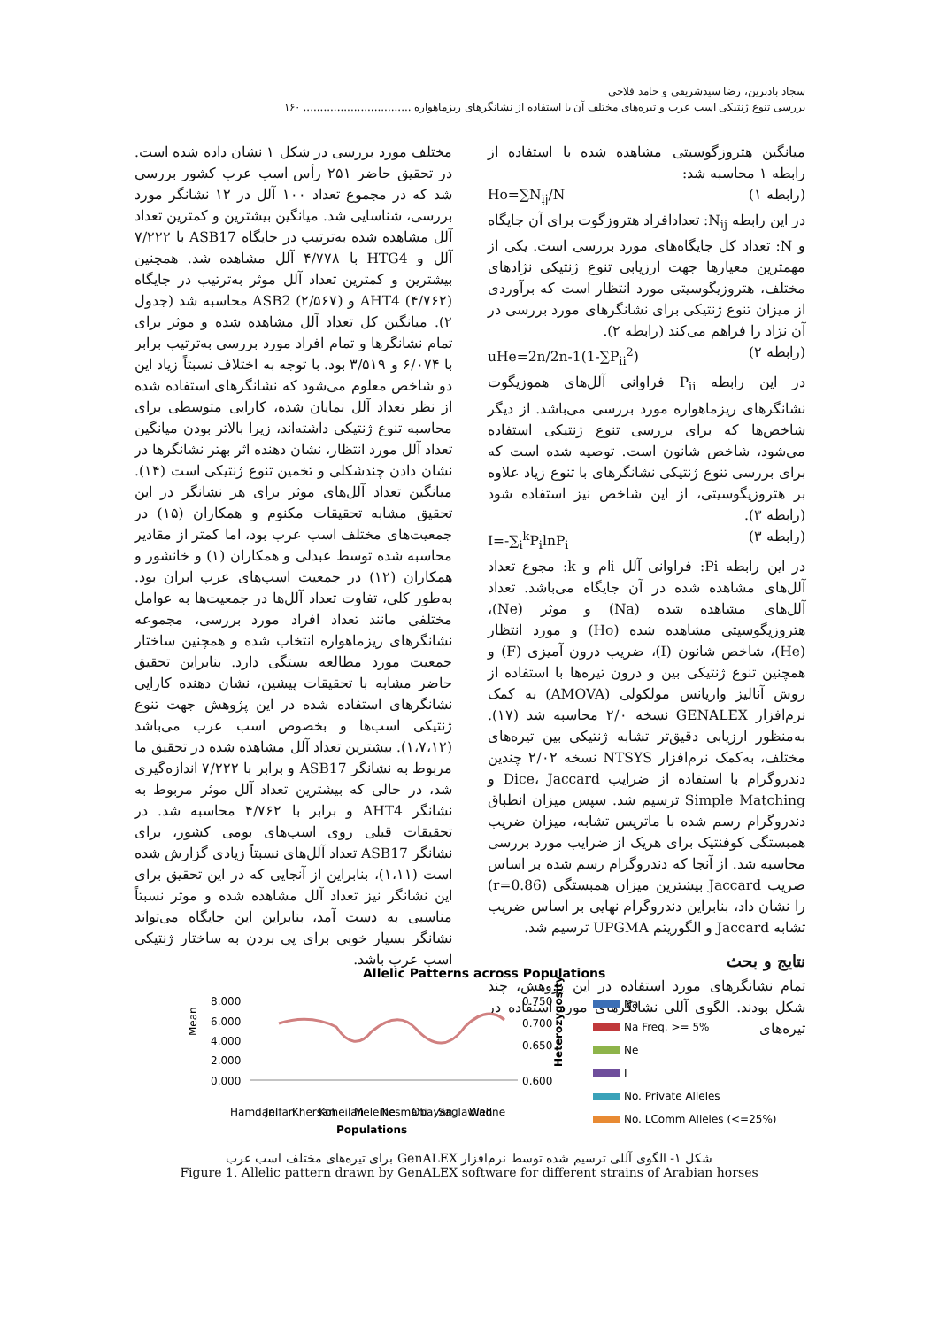سجاد بادبرین، رضا سیدشریفی و حامد فلاحی
بررسی تنوع ژنتیکی اسب عرب و تیره‌های مختلف آن با استفاده از نشانگرهای ریزماهواره ................................ ۱۶۰
میانگین هتروزگوسیتی مشاهده شده با استفاده از رابطه ۱ محاسبه شد:
(رابطه ۱) Ho=∑N<sub>ij</sub>/N
در این رابطه N<sub>ij</sub>: تعدادافراد هتروزگوت برای آن جایگاه و N: تعداد کل جایگاه‌های مورد بررسی است. یکی از مهمترین معیارها جهت ارزیابی تنوع ژنتیکی نژادهای مختلف، هتروزیگوسیتی مورد انتظار است که برآوردی از میزان تنوع ژنتیکی برای نشانگرهای مورد بررسی در آن نژاد را فراهم می‌کند (رابطه ۲).
(رابطه ۲) uHe=2n/2n-1(1-∑P<sub>ii</sub><sup>2</sup>)
در این رابطه P<sub>ii</sub> فراوانی آلل‌های هموزیگوت نشانگرهای ریزماهواره مورد بررسی می‌باشد. از دیگر شاخص‌ها که برای بررسی تنوع ژنتیکی استفاده می‌شود، شاخص شانون است. توصیه شده است که برای بررسی تنوع ژنتیکی نشانگرهای با تنوع زیاد علاوه بر هتروزیگوسیتی، از این شاخص نیز استفاده شود (رابطه ۳).
(رابطه ۳) I=-∑<sub>i</sub><sup>k</sup>P<sub>i</sub>lnP<sub>i</sub>
در این رابطه Pi: فراوانی آلل iام و k: مجوع تعداد آلل‌های مشاهده شده در آن جایگاه می‌باشد. تعداد آلل‌های مشاهده شده (Na) و موثر (Ne)، هتروزیگوسیتی مشاهده شده (Ho) و مورد انتظار (He)، شاخص شانون (I)، ضریب درون آمیزی (F) و همچنین تنوع ژنتیکی بین و درون تیره‌ها با استفاده از روش آنالیز واریانس مولکولی (AMOVA) به کمک نرم‌افزار GENALEX نسخه ۲/۰ محاسبه شد (۱۷). به‌منظور ارزیابی دقیق‌تر تشابه ژنتیکی بین تیره‌های مختلف، به‌کمک نرم‌افزار NTSYS نسخه ۲/۰۲ چندین دندروگرام با استفاده از ضرایب Dice، Jaccard و Simple Matching ترسیم شد. سپس میزان انطباق دندروگرام رسم شده با ماتریس تشابه، میزان ضریب همبستگی کوفنتیک برای هریک از ضرایب مورد بررسی محاسبه شد. از آنجا که دندروگرام رسم شده بر اساس ضریب Jaccard بیشترین میزان همبستگی (r=0.86) را نشان داد، بنابراین دندروگرام نهایی بر اساس ضریب تشابه Jaccard و الگوریتم UPGMA ترسیم شد.
نتایج و بحث
تمام نشانگرهای مورد استفاده در این پژوهش، چند شکل بودند. الگوی آللی نشانگرهای مورد استفاده در تیره‌های
مختلف مورد بررسی در شکل ۱ نشان داده شده است. در تحقیق حاضر ۲۵۱ رأس اسب عرب کشور بررسی شد که در مجموع تعداد ۱۰۰ آلل در ۱۲ نشانگر مورد بررسی، شناسایی شد. میانگین بیشترین و کمترین تعداد آلل مشاهده شده به‌ترتیب در جایگاه ASB17 با ۷/۲۲۲ آلل و HTG4 با ۴/۷۷۸ آلل مشاهده شد. همچنین بیشترین و کمترین تعداد آلل موثر به‌ترتیب در جایگاه AHT4 (۴/۷۶۲) و ASB2 (۲/۵۶۷) محاسبه شد (جدول ۲). میانگین کل تعداد آلل مشاهده شده و موثر برای تمام نشانگرها و تمام افراد مورد بررسی به‌ترتیب برابر با ۶/۰۷۴ و ۳/۵۱۹ بود. با توجه به اختلاف نسبتاً زیاد این دو شاخص معلوم می‌شود که نشانگرهای استفاده شده از نظر تعداد آلل نمایان شده، کارایی متوسطی برای محاسبه تنوع ژنتیکی داشته‌اند، زیرا بالاتر بودن میانگین تعداد آلل مورد انتظار، نشان دهنده اثر بهتر نشانگرها در نشان دادن چندشکلی و تخمین تنوع ژنتیکی است (۱۴). میانگین تعداد آلل‌های موثر برای هر نشانگر در این تحقیق مشابه تحقیقات مکنوم و همکاران (۱۵) در جمعیت‌های مختلف اسب عرب بود، اما کمتر از مقادیر محاسبه شده توسط عبدلی و همکاران (۱) و خانشور و همکاران (۱۲) در جمعیت اسب‌های عرب ایران بود. به‌طور کلی، تفاوت تعداد آلل‌ها در جمعیت‌ها به عوامل مختلفی مانند تعداد افراد مورد بررسی، مجموعه نشانگرهای ریزماهواره انتخاب شده و همچنین ساختار جمعیت مورد مطالعه بستگی دارد. بنابراین تحقیق حاضر مشابه با تحقیقات پیشین، نشان دهنده کارایی نشانگرهای استفاده شده در این پژوهش جهت تنوع ژنتیکی اسب‌ها و بخصوص اسب عرب می‌باشد (۱،۷،۱۲). بیشترین تعداد آلل مشاهده شده در تحقیق ما مربوط به نشانگر ASB17 و برابر با ۷/۲۲۲ اندازه‌گیری شد، در حالی که بیشترین تعداد آلل موثر مربوط به نشانگر AHT4 و برابر با ۴/۷۶۲ محاسبه شد. در تحقیقات قبلی روی اسب‌های بومی کشور، برای نشانگر ASB17 تعداد آلل‌های نسبتاً زیادی گزارش شده است (۱،۱۱)، بنابراین از آنجایی که در این تحقیق برای این نشانگر نیز تعداد آلل مشاهده شده و موثر نسبتاً مناسبی به دست آمد، بنابراین این جایگاه می‌تواند نشانگر بسیار خوبی برای پی بردن به ساختار ژنتیکی اسب عرب باشد.
Allelic Patterns across Populations
8.000
6.000
4.000
2.000
0.000
0.750
0.700
0.650
0.600
Mean
Heterozygosity
Na
Na Freq. >= 5%
Ne
I
No. Private Alleles
No. LComm Alleles (<=25%)
Hamdani
Jelfan
Khersan
Koheilan
Meleihe
Nesmani
Obayan
Saglawieh
Wadne
Populations
شکل ۱- الگوی آللی ترسیم شده توسط نرم‌افزار GenALEX برای تیره‌های مختلف اسب عرب
Figure 1. Allelic pattern drawn by GenALEX software for different strains of Arabian horses